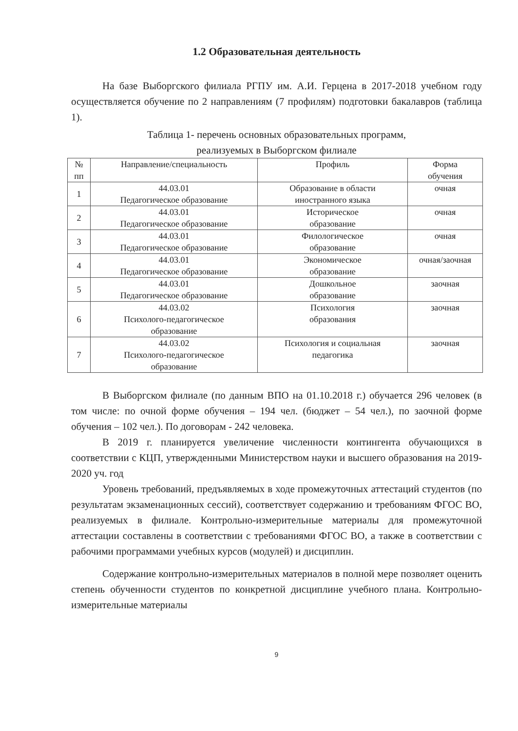1.2 Образовательная деятельность
На базе Выборгского филиала РГПУ им. А.И. Герцена в 2017-2018 учебном году осуществляется обучение по 2 направлениям (7 профилям) подготовки бакалавров (таблица 1).
Таблица 1- перечень основных образовательных программ,
реализуемых в Выборгском филиале
| № пп | Направление/специальность | Профиль | Форма обучения |
| --- | --- | --- | --- |
| 1 | 44.03.01 Педагогическое образование | Образование в области иностранного языка | очная |
| 2 | 44.03.01 Педагогическое образование | Историческое образование | очная |
| 3 | 44.03.01 Педагогическое образование | Филологическое образование | очная |
| 4 | 44.03.01 Педагогическое образование | Экономическое образование | очная/заочная |
| 5 | 44.03.01 Педагогическое образование | Дошкольное образование | заочная |
| 6 | 44.03.02 Психолого-педагогическое образование | Психология образования | заочная |
| 7 | 44.03.02 Психолого-педагогическое образование | Психология и социальная педагогика | заочная |
В Выборгском филиале (по данным ВПО на 01.10.2018 г.) обучается 296 человек (в том числе: по очной форме обучения – 194 чел. (бюджет – 54 чел.), по заочной форме обучения – 102 чел.). По договорам - 242 человека.
В 2019 г. планируется увеличение численности контингента обучающихся в соответствии с КЦП, утвержденными Министерством науки и высшего образования на 2019-2020 уч. год
Уровень требований, предъявляемых в ходе промежуточных аттестаций студентов (по результатам экзаменационных сессий), соответствует содержанию и требованиям ФГОС ВО, реализуемых в филиале. Контрольно-измерительные материалы для промежуточной аттестации составлены в соответствии с требованиями ФГОС ВО, а также в соответствии с рабочими программами учебных курсов (модулей) и дисциплин.
Содержание контрольно-измерительных материалов в полной мере позволяет оценить степень обученности студентов по конкретной дисциплине учебного плана. Контрольно-измерительные материалы
9